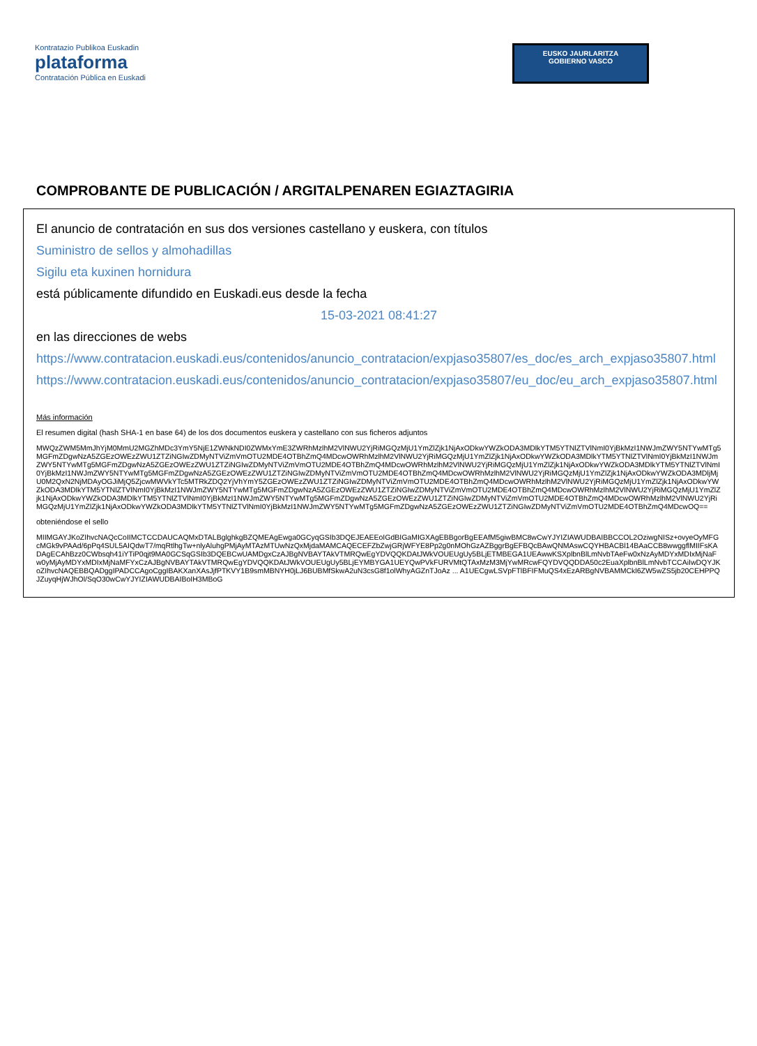Kontratazio Publikoa Euskadin
plataforma
Contratación Pública en Euskadi
EUSKO JAURLARITZA
GOBIERNO VASCO
COMPROBANTE DE PUBLICACIÓN / ARGITALPENAREN EGIAZTAGIRIA
El anuncio de contratación en sus dos versiones castellano y euskera, con títulos
Suministro de sellos y almohadillas
Sigilu eta kuxinen hornidura
está públicamente difundido en Euskadi.eus desde la fecha
15-03-2021 08:41:27
en las direcciones de webs
https://www.contratacion.euskadi.eus/contenidos/anuncio_contratacion/expjaso35807/es_doc/es_arch_expjaso35807.html
https://www.contratacion.euskadi.eus/contenidos/anuncio_contratacion/expjaso35807/eu_doc/eu_arch_expjaso35807.html
Más información
El resumen digital (hash SHA-1 en base 64) de los dos documentos euskera y castellano con sus ficheros adjuntos
MWQzZWM5MmJhYjM0MmU2MGZhMDc3YmY5NjE1ZWNkNDI0ZWMxYmE3ZWRhMzlhM2VlNWU2YjRiMGQzMjU1YmZlZjk1NjAxODkwYWZkODA3MDlkYTM5YTNlZTVlNmI0YjBkMzI1NWJmZWY5NTYwMTg5MGFmZDgwNzA5ZGEzOWEzZWU1ZTZiNGIwZDMyNTViZmVmOTU2MDE4OTBhZmQ4MDcwOWRhMzlhM2VlNWU2YjRiMGQzMjU1YmZlZjk1NjAxODkwYWZkODA3MDlkYTM5YTNlZTVlNmI0YjBkMzI1NWJmZWY5NTYwMTg5MGFmZDgwNzA5ZGEzOWEzZWU1ZTZiNGIwZDMyNTViZmVmOTU2MDE4OTBhZmQ4MDcwOWRhMzlhM2VlNWU2YjRiMGQzMjU1YmZlZjk1NjAxODkwYWZkODA3MDlkYTM5YTNlZTVlNmI0YjBkMzI1NWJmZWY5NTYwMTg5MGFmZDgwNzA5ZGEzOWEzZWU1ZTZiNGIwZDMyNTViZmVmOTU2MDE4OTBhZmQ4MDcwOWRhMzlhM2VlNWU2YjRiMGQzMjU1YmZlZjk1NjAxODkwYWZkODA3MDljMjU0M2QxN2NjMDAyOGJiMjQ5ZjcwMWVkYTc5MTRkZDQ2YjVhYmY5ZGEzOWEzZWU1ZTZiNGIwZDMyNTViZmVmOTU2MDE4OTBhZmQ4MDcwOWRhMzlhM2VlNWU2YjRiMGQzMjU1YmZlZjk1NjAxODkwYWZkODA3MDlkYTM5YTNlZTVlNmI0YjBkMzI1NWJmZWY5NTYwMTg5MGFmZDgwNzA5ZGEzOWEzZWU1ZTZiNGIwZDMyNTViZmVmOTU2MDE4OTBhZmQ4MDcwOWRhMzlhM2VlNWU2YjRiMGQzMjU1YmZlZjk1NjAxODkwYWZkODA3MDlkYTM5YTNlZTVlNmI0YjBkMzI1NWJmZWY5NTYwMTg5MGFmZDgwNzA5ZGEzOWEzZWU1ZTZiNGIwZDMyNTViZmVmOTU2MDE4OTBhZmQ4MDcwOWRhMzlhM2VlNWU2YjRiMGQzMjU1YmZlZjk1NjAxODkwYWZkODA3MDlkYTM5YTNlZTVlNmI0YjBkMzI1NWJmZWY5NTYwMTg5MGFmZDgwNzA5ZGEzOWEzZWU1ZTZiNGIwZDMyNTViZmVmOTU2MDE4OTBhZmQ4MDcwOQ==
obteniéndose el sello
MIIMGAYJKoZIhvcNAQcCoIIMCTCCDAUCAQMxDTALBglghkgBZQMEAgEwga0GCyqGSIb3DQEJEAEEoIGdBIGaMIGXAgEBBgorBgEEAfM5giwBMC8wCwYJYIZIAWUDBAIBBCCOL2OziwgNISz+ovyeOyMFGcMGk9vPAAd/6pPq4SUL5AIQdwT7/mqRtlhgTw+nlyAluhgPMjAyMTAzMTUwNzQxMjdaMAMCAQECEFZbZwjGRjWFYE8Pp2g0nMOhGzAZBggrBgEFBQcBAwQNMAswCQYHBACBl14BAaCCB8wwggflMIIFsKADAgECAhBzz0CWbsqh41iYTiP0qjt9MA0GCSqGSIb3DQEBCwUAMDgxCzAJBgNVBAYTAkVTMRQwEgYDVQQKDAtJWkVOUEUgUy5BLjETMBEGA1UEAwwKSXplbnBlLmNvbTAeFw0xNzAyMDYxMDIxMjNaFw0yMjAyMDYxMDIxMjNaMFYxCzAJBgNVBAYTAkVTMRQwEgYDVQQKDAtJWkVOUEUgUy5BLjEYMBYGA1UEYQwPVkFURVMtQTAxMzM3MjYwMRcwFQYDVQQDDA50c2EuaXplbnBlLmNvbTCCAiIwDQYJKoZIhvcNAQEBBQADggIPADCCAgoCggIBAKXanXAsJjfPTKVY1B9smMBNYH0jLJ6BUBMfSkwA2uN3csG8f1olWhyAGZnTJoAz ... A1UECgwLSVpFTlBFIFMuQS4xEzARBgNVBAMMCkl6ZW5wZS5jb20CEHPPQJZuyqHjWJhOl/SqO30wCwYJYIZIAWUDBAIBoIH3MBoG